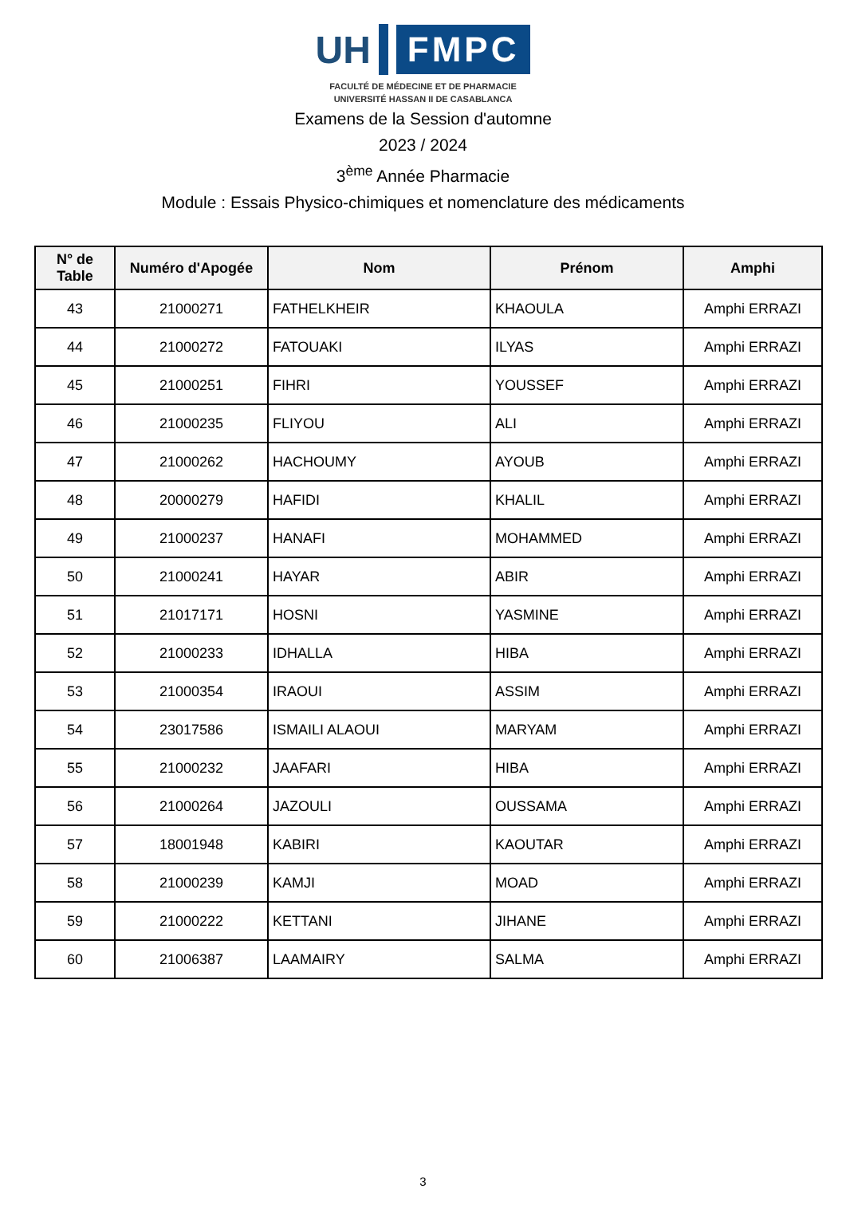UH
FMPC
FACULTÉ DE MÉDECINE ET DE PHARMACIE
UNIVERSITÉ HASSAN II DE CASABLANCA
Examens de la Session d'automne
2023 / 2024
3<sup>ème</sup> Année Pharmacie
Module : Essais Physico-chimiques et nomenclature des médicaments
| N° de Table | Numéro d'Apogée | Nom | Prénom | Amphi |
| --- | --- | --- | --- | --- |
| 43 | 21000271 | FATHELKHEIR | KHAOULA | Amphi ERRAZI |
| 44 | 21000272 | FATOUAKI | ILYAS | Amphi ERRAZI |
| 45 | 21000251 | FIHRI | YOUSSEF | Amphi ERRAZI |
| 46 | 21000235 | FLIYOU | ALI | Amphi ERRAZI |
| 47 | 21000262 | HACHOUMY | AYOUB | Amphi ERRAZI |
| 48 | 20000279 | HAFIDI | KHALIL | Amphi ERRAZI |
| 49 | 21000237 | HANAFI | MOHAMMED | Amphi ERRAZI |
| 50 | 21000241 | HAYAR | ABIR | Amphi ERRAZI |
| 51 | 21017171 | HOSNI | YASMINE | Amphi ERRAZI |
| 52 | 21000233 | IDHALLA | HIBA | Amphi ERRAZI |
| 53 | 21000354 | IRAOUI | ASSIM | Amphi ERRAZI |
| 54 | 23017586 | ISMAILI ALAOUI | MARYAM | Amphi ERRAZI |
| 55 | 21000232 | JAAFARI | HIBA | Amphi ERRAZI |
| 56 | 21000264 | JAZOULI | OUSSAMA | Amphi ERRAZI |
| 57 | 18001948 | KABIRI | KAOUTAR | Amphi ERRAZI |
| 58 | 21000239 | KAMJI | MOAD | Amphi ERRAZI |
| 59 | 21000222 | KETTANI | JIHANE | Amphi ERRAZI |
| 60 | 21006387 | LAAMAIRY | SALMA | Amphi ERRAZI |
3